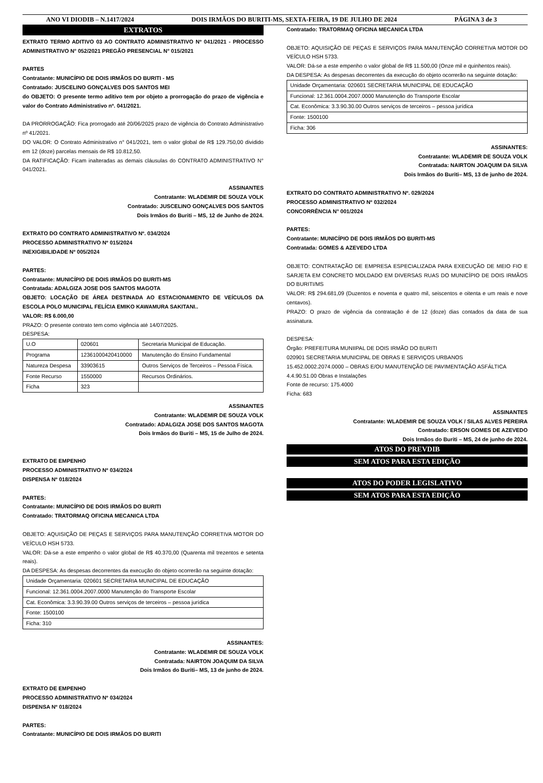ANO VI DIODIB – N.1417/2024 DOIS IRMÃOS DO BURITI-MS, SEXTA-FEIRA, 19 DE JULHO DE 2024 PÁGINA 3 de 3
EXTRATOS
EXTRATO TERMO ADITIVO 03 AO CONTRATO ADMINISTRATIVO Nº 041/2021 - PROCESSO ADMINISTRATIVO N° 052/2021 PREGÃO PRESENCIAL N° 015/2021
PARTES
Contratante: MUNICÍPIO DE DOIS IRMÃOS DO BURITI - MS
Contratado: JUSCELINO GONÇALVES DOS SANTOS MEI
do OBJETO: O presente termo aditivo tem por objeto a prorrogação do prazo de vigência e valor do Contrato Administrativo nº. 041/2021.
DA PRORROGAÇÃO: Fica prorrogado até 20/06/2025 prazo de vigência do Contrato Administrativo nº 41/2021.
DO VALOR: O Contrato Administrativo n° 041/2021, tem o valor global de R$ 129.750,00 dividido em 12 (doze) parcelas mensais de R$ 10.812,50.
DA RATIFICAÇÃO: Ficam inalteradas as demais cláusulas do CONTRATO ADMINISTRATIVO N° 041/2021.
ASSINANTES
Contratante: WLADEMIR DE SOUZA VOLK
Contratado: JUSCELINO GONÇALVES DOS SANTOS
Dois Irmãos do Buriti – MS, 12 de Junho de 2024.
EXTRATO DO CONTRATO ADMINISTRATIVO Nº. 034/2024
PROCESSO ADMINISTRATIVO Nº 015/2024
INEXIGIBILIDADE Nº 005/2024
PARTES:
Contratante: MUNICÍPIO DE DOIS IRMÃOS DO BURITI-MS
Contratada: ADALGIZA JOSE DOS SANTOS MAGOTA
OBJETO: LOCAÇÃO DE ÁREA DESTINADA AO ESTACIONAMENTO DE VEÍCULOS DA ESCOLA POLO MUNICIPAL FELÍCIA EMIKO KAWAMURA SAKITANI..
VALOR: R$ 6.000,00
PRAZO: O presente contrato tem como vigência até 14/07/2025.
DESPESA:
| U.O | 020601 | Secretaria Municipal de Educação. |
| Programa | 12361000420410000 | Manutenção do Ensino Fundamental |
| Natureza Despesa | 33903615 | Outros Serviços de Terceiros – Pessoa Física. |
| Fonte Recurso | 1550000 | Recursos Ordinários. |
| Ficha | 323 | |
ASSINANTES
Contratante: WLADEMIR DE SOUZA VOLK
Contratado: ADALGIZA JOSE DOS SANTOS MAGOTA
Dois Irmãos do Buriti – MS, 15 de Julho de 2024.
EXTRATO DE EMPENHO
PROCESSO ADMINISTRATIVO Nº 034/2024
DISPENSA Nº 018/2024
PARTES:
Contratante: MUNICÍPIO DE DOIS IRMÃOS DO BURITI
Contratado: TRATORMAQ OFICINA MECANICA LTDA
OBJETO: AQUISIÇÃO DE PEÇAS E SERVIÇOS PARA MANUTENÇÃO CORRETIVA MOTOR DO VEÍCULO HSH 5733.
VALOR: Dá-se a este empenho o valor global de R$ 40.370,00 (Quarenta mil trezentos e setenta reais).
DA DESPESA: As despesas decorrentes da execução do objeto ocorrerão na seguinte dotação:
| Unidade Orçamentaria: 020601 SECRETARIA MUNICIPAL DE EDUCAÇÃO |
| Funcional: 12.361.0004.2007.0000 Manutenção do Transporte Escolar |
| Cat. Econômica: 3.3.90.39.00 Outros serviços de terceiros – pessoa jurídica |
| Fonte: 1500100 |
| Ficha: 310 |
ASSINANTES:
Contratante: WLADEMIR DE SOUZA VOLK
Contratada: NAIRTON JOAQUIM DA SILVA
Dois Irmãos do Buriti– MS, 13 de junho de 2024.
EXTRATO DE EMPENHO
PROCESSO ADMINISTRATIVO Nº 034/2024
DISPENSA Nº 018/2024
PARTES:
Contratante: MUNICÍPIO DE DOIS IRMÃOS DO BURITI
Contratado: TRATORMAQ OFICINA MECANICA LTDA
OBJETO: AQUISIÇÃO DE PEÇAS E SERVIÇOS PARA MANUTENÇÃO CORRETIVA MOTOR DO VEÍCULO HSH 5733.
VALOR: Dá-se a este empenho o valor global de R$ 11.500,00 (Onze mil e quinhentos reais).
DA DESPESA: As despesas decorrentes da execução do objeto ocorrerão na seguinte dotação:
| Unidade Orçamentaria: 020601 SECRETARIA MUNICIPAL DE EDUCAÇÃO |
| Funcional: 12.361.0004.2007.0000 Manutenção do Transporte Escolar |
| Cat. Econômica: 3.3.90.30.00 Outros serviços de terceiros – pessoa jurídica |
| Fonte: 1500100 |
| Ficha: 306 |
ASSINANTES:
Contratante: WLADEMIR DE SOUZA VOLK
Contratada: NAIRTON JOAQUIM DA SILVA
Dois Irmãos do Buriti– MS, 13 de junho de 2024.
EXTRATO DO CONTRATO ADMINISTRATIVO Nº. 029/2024
PROCESSO ADMINISTRATIVO Nº 032/2024
CONCORRÊNCIA N° 001/2024
PARTES:
Contratante: MUNICÍPIO DE DOIS IRMÃOS DO BURITI-MS
Contratada: GOMES & AZEVEDO LTDA
OBJETO: CONTRATAÇÃO DE EMPRESA ESPECIALIZADA PARA EXECUÇÃO DE MEIO FIO E SARJETA EM CONCRETO MOLDADO EM DIVERSAS RUAS DO MUNICÍPIO DE DOIS IRMÃOS DO BURITI/MS
VALOR: R$ 294.681,09 (Duzentos e noventa e quatro mil, seiscentos e oitenta e um reais e nove centavos).
PRAZO: O prazo de vigência da contratação é de 12 (doze) dias contados da data de sua assinatura.
DESPESA:
Órgão: PREFEITURA MUNIIPAL DE DOIS IRMÃO DO BURITI
020901 SECRETARIA MUNICIPAL DE OBRAS E SERVIÇOS URBANOS
15.452.0002.2074.0000 – OBRAS E/OU MANUTENÇÃO DE PAVIMENTAÇÃO ASFÁLTICA
4.4.90.51.00 Obras e Instalações
Fonte de recurso: 175.4000
Ficha: 683
ASSINANTES
Contratante: WLADEMIR DE SOUZA VOLK / SILAS ALVES PEREIRA
Contratado: ERSON GOMES DE AZEVEDO
Dois Irmãos do Buriti – MS, 24 de junho de 2024.
ATOS DO PREVDIB
SEM ATOS PARA ESTA EDIÇÃO
ATOS DO PODER LEGISLATIVO
SEM ATOS PARA ESTA EDIÇÃO